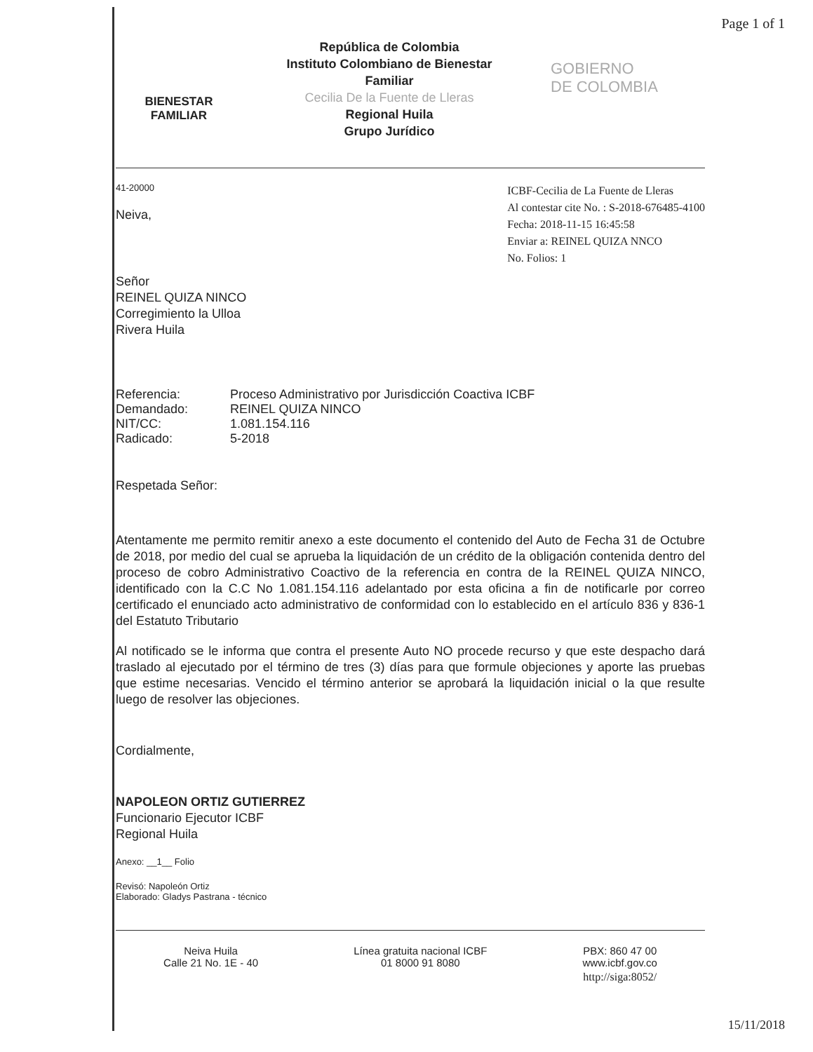Page 1 of 1
BIENESTAR
FAMILIAR
República de Colombia
Instituto Colombiano de Bienestar
Familiar
Cecilia De la Fuente de Lleras
Regional Huila
Grupo Jurídico
GOBIERNO
DE COLOMBIA
41-20000
Neiva,
ICBF-Cecilia de La Fuente de Lleras
Al contestar cite No. : S-2018-676485-4100
Fecha: 2018-11-15 16:45:58
Enviar a: REINEL QUIZA NNCO
No. Folios: 1
Señor
REINEL QUIZA NINCO
Corregimiento la Ulloa
Rivera Huila
| Referencia: | Proceso Administrativo por Jurisdicción Coactiva ICBF |
| Demandado: | REINEL QUIZA NINCO |
| NIT/CC: | 1.081.154.116 |
| Radicado: | 5-2018 |
Respetada Señor:
Atentamente me permito remitir anexo a este documento el contenido del Auto de Fecha 31 de Octubre de 2018, por medio del cual se aprueba la liquidación de un crédito de la obligación contenida dentro del proceso de cobro Administrativo Coactivo de la referencia en contra de la REINEL QUIZA NINCO, identificado con la C.C No 1.081.154.116 adelantado por esta oficina a fin de notificarle por correo certificado el enunciado acto administrativo de conformidad con lo establecido en el artículo 836 y 836-1 del Estatuto Tributario
Al notificado se le informa que contra el presente Auto NO procede recurso y que este despacho dará traslado al ejecutado por el término de tres (3) días para que formule objeciones y aporte las pruebas que estime necesarias. Vencido el término anterior se aprobará la liquidación inicial o la que resulte luego de resolver las objeciones.
Cordialmente,
NAPOLEON ORTIZ GUTIERREZ
Funcionario Ejecutor ICBF
Regional Huila
Anexo: __1__ Folio
Revisó: Napoleón Ortiz
Elaborado: Gladys Pastrana - técnico
Neiva Huila
Calle 21 No. 1E - 40
Línea gratuita nacional ICBF
01 8000 91 8080
PBX: 860 47 00
www.icbf.gov.co
http://siga:8052/
15/11/2018